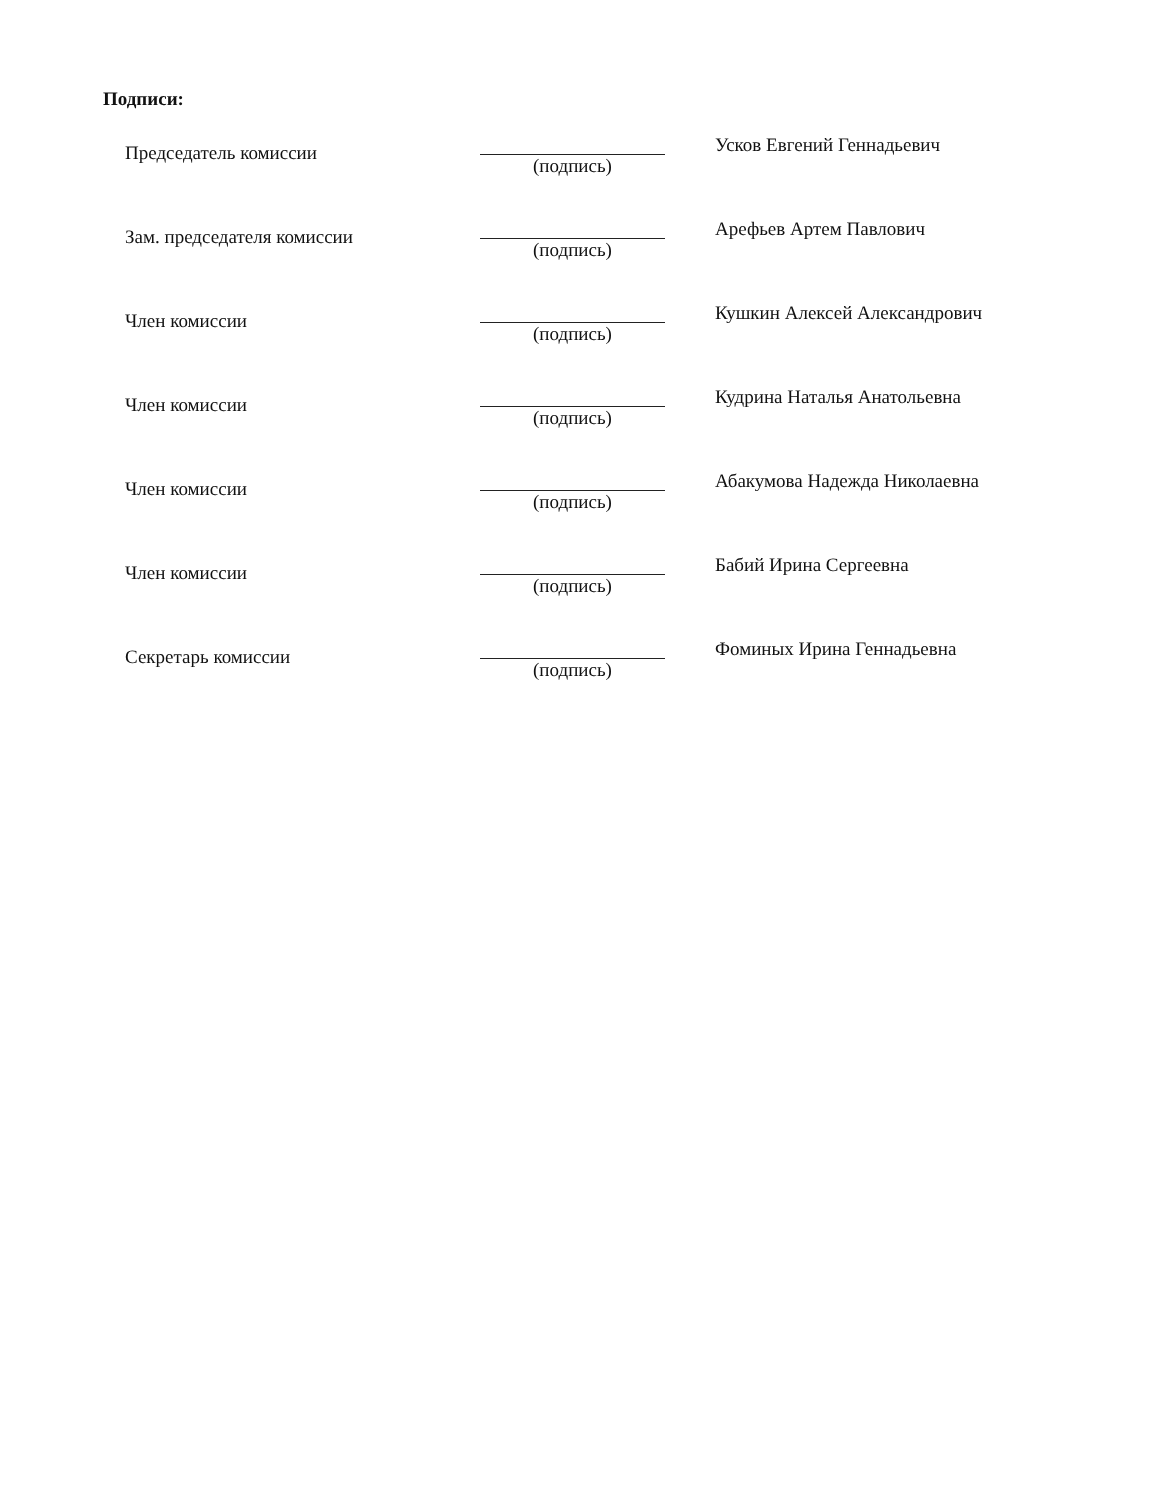Подписи:
| Председатель комиссии | (подпись) | Усков Евгений Геннадьевич |
| Зам. председателя комиссии | (подпись) | Арефьев Артем Павлович |
| Член комиссии | (подпись) | Кушкин Алексей Александрович |
| Член комиссии | (подпись) | Кудрина Наталья Анатольевна |
| Член комиссии | (подпись) | Абакумова Надежда Николаевна |
| Член комиссии | (подпись) | Бабий Ирина Сергеевна |
| Секретарь комиссии | (подпись) | Фоминых Ирина Геннадьевна |